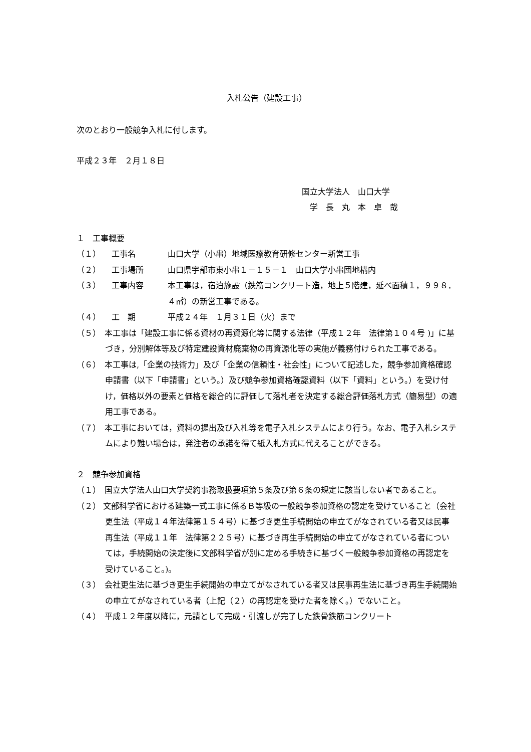入札公告（建設工事）
次のとおり一般競争入札に付します。
平成２３年　２月１８日
国立大学法人　山口大学
　学　長　丸　本　卓　哉
１　工事概要
（１） 工事名 山口大学（小串）地域医療教育研修センター新営工事
（２） 工事場所 山口県宇部市東小串１－１５－１　山口大学小串団地構内
（３） 工事内容 本工事は，宿泊施設（鉄筋コンクリート造，地上５階建，延べ面積１，９９８．４㎡）の新営工事である。
（４） 工　期 平成２４年　１月３１日（火）まで
（５）　本工事は「建設工事に係る資材の再資源化等に関する法律（平成１２年　法律第１０４号 )」に基づき，分別解体等及び特定建設資材廃棄物の再資源化等の実施が義務付けられた工事である。
（６）　本工事は,「企業の技術力」及び「企業の信頼性・社会性」について記述した，競争参加資格確認申請書（以下「申請書」という。）及び競争参加資格確認資料（以下「資料」という。）を受け付け，価格以外の要素と価格を総合的に評価して落札者を決定する総合評価落札方式（簡易型）の適用工事である。
（７）　本工事においては，資料の提出及び入札等を電子入札システムにより行う。なお、電子入札システムにより難い場合は，発注者の承諾を得て紙入札方式に代えることができる。
２　競争参加資格
（１）　国立大学法人山口大学契約事務取扱要項第５条及び第６条の規定に該当しない者であること。
（２） 文部科学省における建築一式工事に係るＢ等級の一般競争参加資格の認定を受けていること（会社更生法（平成１４年法律第１５４号）に基づき更生手続開始の申立てがなされている者又は民事再生法（平成１１年　法律第２２５号）に基づき再生手続開始の申立てがなされている者については，手続開始の決定後に文部科学省が別に定める手続きに基づく一般競争参加資格の再認定を受けていること。)。
（３）　会社更生法に基づき更生手続開始の申立てがなされている者又は民事再生法に基づき再生手続開始の申立てがなされている者（上記（２）の再認定を受けた者を除く。）でないこと。
（４）　平成１２年度以降に，元請として完成・引渡しが完了した鉄骨鉄筋コンクリート